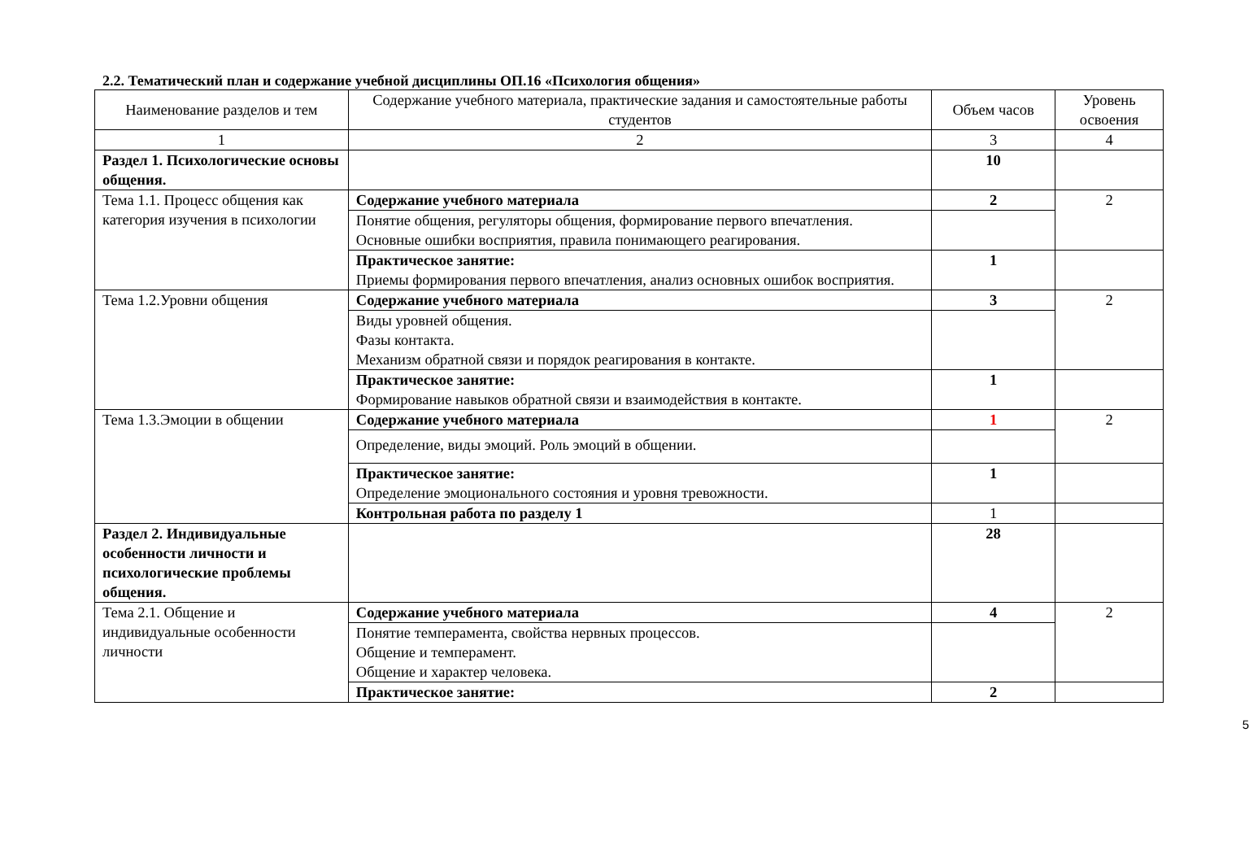2.2. Тематический план и содержание учебной дисциплины ОП.16 «Психология общения»
| Наименование разделов и тем | Содержание учебного материала, практические задания и самостоятельные работы студентов | Объем часов | Уровень освоения |
| --- | --- | --- | --- |
| 1 | 2 | 3 | 4 |
| Раздел 1. Психологические основы общения. | | 10 | |
| Тема 1.1. Процесс общения как категория изучения в психологии | Содержание учебного материала | 2 | 2 |
| | Понятие общения, регуляторы общения, формирование первого впечатления. Основные ошибки восприятия, правила понимающего реагирования. | | |
| | Практическое занятие: Приемы формирования первого впечатления, анализ основных ошибок восприятия. | 1 | |
| Тема 1.2.Уровни общения | Содержание учебного материала | 3 | 2 |
| | Виды уровней общения. Фазы контакта. Механизм обратной связи и порядок реагирования в контакте. | | |
| | Практическое занятие: Формирование навыков обратной связи и взаимодействия в контакте. | 1 | |
| Тема 1.3.Эмоции в общении | Содержание учебного материала | 1 | 2 |
| | Определение, виды эмоций. Роль эмоций в общении. | | |
| | Практическое занятие: Определение эмоционального состояния и уровня тревожности. | 1 | |
| | Контрольная работа по разделу 1 | 1 | |
| Раздел 2. Индивидуальные особенности личности и психологические проблемы общения. | | 28 | |
| Тема 2.1. Общение и индивидуальные особенности личности | Содержание учебного материала | 4 | 2 |
| | Понятие темперамента, свойства нервных процессов. Общение и темперамент. Общение и характер человека. | | |
| | Практическое занятие: | 2 | |
5